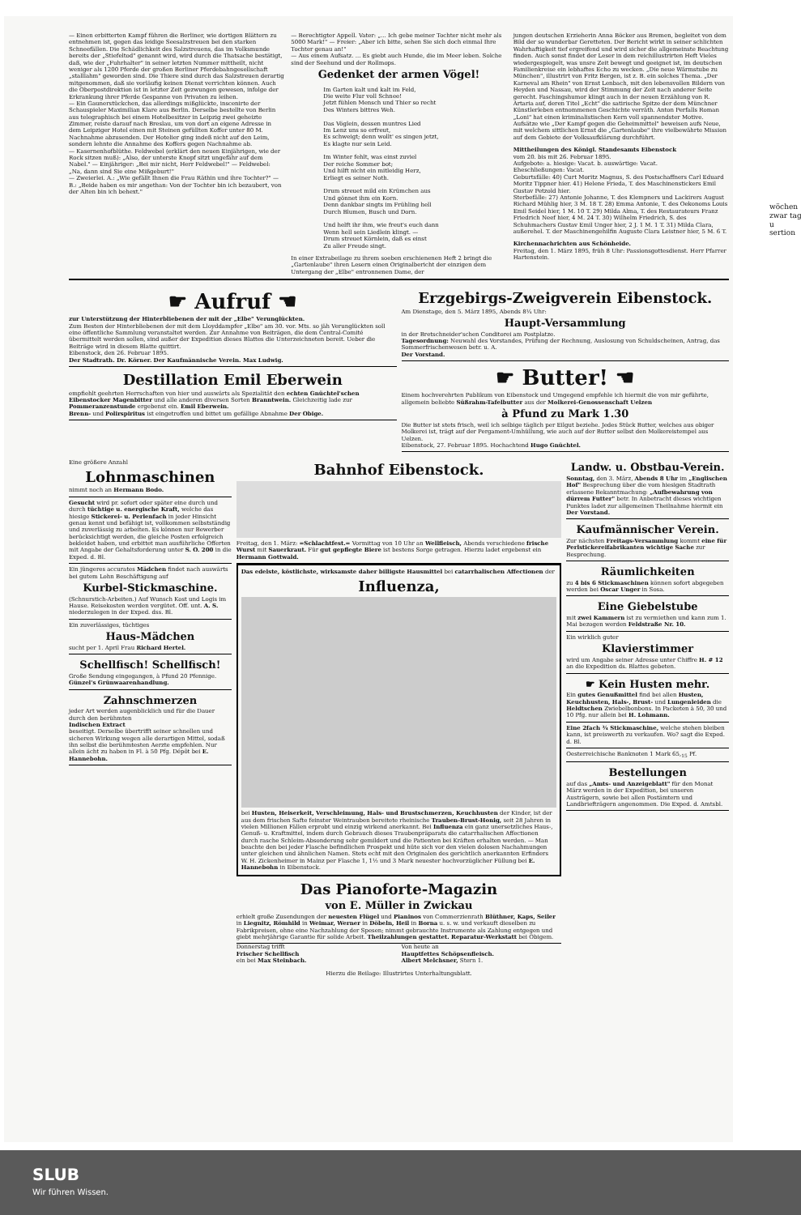— Einen erbitterten Kampf führen die Berliner, wie dortigen Blättern zu entnehmen ist, gegen das leidige Seesalzstreuen bei den starken Schneefällen. Die Schädlichkeit des Salzstreuens, das im Volksmunde bereits der „Stiefeltod" genannt wird, wird durch die Thatsache bestätigt, daß, wie der „Fuhrhalter" in seiner letzten Nummer mittheilt, nicht weniger als 1200 Pferde der großen Berliner Pferdebahngesellschaft „stalllahm" geworden sind. Die Thiere sind durch das Salzstreuen derartig mitgenommen, daß sie vorläufig keinen Dienst verrichten können. Auch die Oberpostdirektion ist in letzter Zeit gezwungen gewesen, infolge der Erkrankung ihrer Pferde Gespanne von Privaten zu leihen.
— Ein Gaunerstückchen, das allerdings mißglückte, inscenirte der Schauspieler Maximilian Klare aus Berlin. Derselbe bestellte von Berlin aus telegraphisch bei einem Hotelbesitzer in Leipzig zwei geheizte Zimmer, reiste darauf nach Breslau, um von dort an eigene Adresse in dem Leipziger Hotel einen mit Steinen gefüllten Koffer unter 80 M. Nachnahme abzusenden. Der Hotelier ging indeß nicht auf den Leim, sondern lehnte die Annahme des Koffers gegen Nachnahme ab.
— Kasernenhofblüthe. Feldwebel (erklärt den neuen Einjährigen, wie der Rock sitzen muß): „Also, der unterste Knopf sitzt ungefähr auf dem Nabel." — Einjähriger: „Bei mir nicht, Herr Feldwebel!" — Feldwebel: „Na, dann sind Sie eine Mißgeburt!"
— Zweierlei. A.: „Wie gefällt Ihnen die Frau Räthin und ihre Tochter?" — B.: „Beide haben es mir angethan: Von der Tochter bin ich bezaubert, von der Alten bin ich behext."
— Berechtigter Appell. Vater: „... Ich gebe meiner Tochter nicht mehr als 5000 Mark!" — Freier: „Aber ich bitte, sehen Sie sich doch einmal Ihre Tochter genau an!"
— Aus einem Aufsatz. ... Es giebt auch Hunde, die im Meer leben. Solche sind der Seehund und der Rollmops.
Gedenket der armen Vögel!
Im Garten kalt und kalt im Feld,
Die weite Flur voll Schnee!
Jetzt fühlen Mensch und Thier so recht
Des Winters bittres Weh.
Das Vöglein, dessen muntres Lied
Im Lenz uns so erfreut,
Es schweigt; denn wollt' es singen jetzt,
Es klagte nur sein Leid.
Im Winter fehlt, was einst zuviel
Der reiche Sommer bot;
Und hilft nicht ein mitleidig Herz,
Erliegt es seiner Noth.
Drum streuet mild ein Krümchen aus
Und gönnet ihm ein Korn.
Denn dankbar singts im Frühling hell
Durch Blumen, Busch und Dorn.
Und helft ihr ihm, wie freut's euch dann
Wenn hell sein Liedlein klingt. —
Drum streuet Körnlein, daß es einst
Zu aller Freude singt.
In einer Extrabeilage zu ihrem soeben erschienenen Heft 2 bringt die „Gartenlaube" ihren Lesern einen Originalbericht der einzigen dem Untergang der „Elbe" entronnenen Dame, der
jungen deutschen Erzieherin Anna Böcker aus Bremen, begleitet von dem Bild der so wunderbar Geretteten. Der Bericht wirkt in seiner schlichten Wahrhaftigkeit tief ergreifend und wird sicher die allgemeinste Beachtung finden. Auch sonst findet der Leser in dem reichillustrirten Heft Vieles wiedergespiegelt, was unsre Zeit bewegt und geeignet ist, im deutschen Familienkreise ein lebhaftes Echo zu wecken. „Die neue Wärmstube zu München", illustrirt von Fritz Bergen, ist z. B. ein solches Thema. „Der Karneval am Rhein" von Ernst Lenbach, mit den lebensvollen Bildern von Heyden und Nassau, wird der Stimmung der Zeit nach anderer Seite gerecht. Faschingshumor klingt auch in der neuen Erzählung von R. Artaria auf, deren Titel „Echt" die satirische Spitze der dem Münchner Künstlerleben entnommenen Geschichte verräth. Anton Perfalls Roman „Loni" hat einen kriminalistischen Kern voll spannendster Motive. Aufsätze wie „Der Kampf gegen die Geheimmittel" beweisen aufs Neue, mit welchem sittlichen Ernst die „Gartenlaube" ihre vielbewährte Mission auf dem Gebiete der Volksaufklärung durchführt.
Mittheilungen des Königl. Standesamts Eibenstock
vom 20. bis mit 26. Februar 1895.
Aufgebote: a. hiesige: Vacat. b. auswärtige: Vacat.
Eheschließungen: Vacat.
Geburtsfälle: 40) Curt Moritz Magnus, S. des Postschaffners Carl Eduard Moritz Tippner hier. 41) Helene Frieda, T. des Maschinenstickers Emil Gustav Petzold hier.
Sterbefälle: 27) Antonie Johanne, T. des Klempners und Lackirers August Richard Mühlig hier, 3 M. 18 T. 28) Emma Antonie, T. des Oekonoms Louis Emil Seidel hier, 1 M. 10 T. 29) Milda Alma, T. des Restaurateurs Franz Friedrich Neef hier, 4 M. 24 T. 30) Wilhelm Friedrich, S. des Schuhmachers Gustav Emil Unger hier, 2 J. 1 M. 1 T. 31) Milda Clara, außerehel. T. der Maschinengehilfin Auguste Clara Leistner hier, 5 M. 6 T.
Kirchennachrichten aus Schönheide.
Freitag, den 1. März 1895, früh 8 Uhr: Passionsgottesdienst. Herr Pfarrer Hartenstein.
☛ Aufruf ☚
zur Unterstützung der Hinterbliebenen der mit der „Elbe" Verunglückten.
Zum Besten der Hinterbliebenen der mit dem Lloyddampfer „Elbe" am 30. vor. Mts. so jäh Verunglückten soll eine öffentliche Sammlung veranstaltet werden. Zur Annahme von Beiträgen, die dem Central-Comité übermittelt werden sollen, sind außer der Expedition dieses Blattes die Unterzeichneten bereit. Ueber die Beiträge wird in diesem Blatte quittirt.
Eibenstock, den 26. Februar 1895.
Der Stadtrath. Dr. Körner. Der Kaufmännische Verein. Max Ludwig.
Destillation Emil Eberwein
empfiehlt geehrten Herrschaften von hier und auswärts als Spezialität den echten Gnüchtel'schen Eibenstocker Magenbitter und alle anderen diversen Sorten Branntwein. Gleichzeitig lade zur Pommeranzenstunde ergebenst ein. Emil Eberwein.
Brenn- und Polirspiritus ist eingetroffen und bittet um gefällige Abnahme Der Obige.
Erzgebirgs-Zweigverein Eibenstock.
Am Dienstage, den 5. März 1895, Abends 8¼ Uhr:
Haupt-Versammlung
in der Bretschneider'schen Conditorei am Postplatze.
Tagesordnung: Neuwahl des Vorstandes, Prüfung der Rechnung, Auslosung von Schuldscheinen, Antrag, das Sommerfrischenwesen betr. u. A.
Der Vorstand.
☛ Butter! ☚
Einem hochverehrten Publikum von Eibenstock und Umgegend empfehle ich hiermit die von mir geführte, allgemein beliebte Süßrahm-Tafelbutter aus der Molkerei-Genossenschaft Uelzen
à Pfund zu Mark 1.30
Die Butter ist stets frisch, weil ich selbige täglich per Eilgut beziehe. Jedes Stück Butter, welches aus obiger Molkerei ist, trägt auf der Pergament-Umhüllung, wie auch auf der Butter selbst den Molkereistempel aus Uelzen.
Eibenstock, 27. Februar 1895. Hochachtend Hugo Gnüchtel.
Eine größere Anzahl
Lohnmaschinen
nimmt noch an Hermann Bodo.
Gesucht wird pr. sofort oder später eine durch und durch tüchtige u. energische Kraft, welche das hiesige Stickerei- u. Perlenfach in jeder Hinsicht genau kennt und befähigt ist, vollkommen selbstständig und zuverlässig zu arbeiten. Es können nur Bewerber berücksichtigt werden, die gleiche Posten erfolgreich bekleidet haben, und erbittet man ausführliche Offerten mit Angabe der Gehaltsforderung unter S. O. 200 in die Exped. d. Bl.
Ein jüngeres accurates Mädchen findet nach auswärts bei gutem Lohn Beschäftigung auf
Kurbel-Stickmaschine.
(Schnurstich-Arbeiten.) Auf Wunsch Kost und Logis im Hause. Reisekosten werden vergütet. Off. unt. A. S. niederzulegen in der Exped. dss. Bl.
Ein zuverlässiges, tüchtiges
Haus-Mädchen
sucht per 1. April Frau Richard Hertel.
Schellfisch! Schellfisch!
Große Sendung eingegangen, à Pfund 20 Pfennige. Günzel's Grünwaarenhandlung.
Zahnschmerzen
jeder Art werden augenblicklich und für die Dauer durch den berühmten
Indischen Extract
beseitigt. Derselbe übertrifft seiner schnellen und sicheren Wirkung wegen alle derartigen Mittel, sodaß ihn selbst die berühmtesten Aerzte empfehlen. Nur allein ächt zu haben in Fl. à 50 Pfg. Dépôt bei E. Hannebohn.
Bahnhof Eibenstock.
Freitag, den 1. März: =Schlachtfest.= Vormittag von 10 Uhr an Wellfleisch, Abends verschiedene frische Wurst mit Sauerkraut. Für gut gepflegte Biere ist bestens Sorge getragen. Hierzu ladet ergebenst ein Hermann Gottwald.
Das edelste, köstlichste, wirksamste daher billigste Hausmittel bei catarrhalischen Affectionen der
Influenza,
bei Husten, Heiserkeit, Verschleimung, Hals- und Brustschmerzen, Keuchhusten der Kinder, ist der aus dem frischen Safte feinster Weintrauben bereitete rheinische Trauben-Brust-Honig, seit 28 Jahren in vielen Millionen Fällen erprobt und einzig wirkend anerkannt. Bei Influenza ein ganz unersetzliches Haus-, Genuß- u. Kraftmittel, indem durch Gebrauch dieses Traubenpräparats die catarrhalischen Affectionen durch rasche Schleim-Absonderung sehr gemildert und die Patienten bei Kräften erhalten werden. — Man beachte den bei jeder Flasche befindlichen Prospekt und hüte sich vor den vielen dolosen Nachahmungen unter gleichen und ähnlichen Namen. Stets echt mit den Originalen des gerichtlich anerkannten Erfinders W. H. Zickenheimer in Mainz per Flasche 1, 1½ und 3 Mark neuester hochvorzüglicher Füllung bei E. Hannebohn in Eibenstock.
Das Pianoforte-Magazin
von E. Müller in Zwickau
erhielt große Zusendungen der neuesten Flügel und Pianinos von Commerzienrath Blüthner, Kaps, Seiler in Liegnitz, Römhild in Weimar, Werner in Döbeln, Heil in Borna u. s. w. und verkauft dieselben zu Fabrikpreisen, ohne eine Nachzahlung der Spesen; nimmt gebrauchte Instrumente als Zahlung entgegen und giebt mehrjährige Garantie für solide Arbeit. Theilzahlungen gestattet. Reparatur-Werkstatt bei Obigem.
Donnerstag trifft
Frischer Schellfisch
ein bei Max Steinbach.
Von heute an
Hauptfettes Schöpsenfleisch.
Albert Melchsner, Stern 1.
Landw. u. Obstbau-Verein.
Sonntag, den 3. März, Abends 8 Uhr im „Englischen Hof" Besprechung über die vom hiesigen Stadtrath erlassene Bekanntmachung: „Aufbewahrung von dürrem Futter" betr. In Anbetracht dieses wichtigen Punktes ladet zur allgemeinen Theilnahme hiermit ein Der Vorstand.
Kaufmännischer Verein.
Zur nächsten Freitags-Versammlung kommt eine für Perlstickereifabrikanten wichtige Sache zur Besprechung.
Räumlichkeiten
zu 4 bis 6 Stickmaschinen können sofort abgegeben werden bei Oscar Unger in Sosa.
Eine Giebelstube
mit zwei Kammern ist zu vermiethen und kann zum 1. Mai bezogen werden Feldstraße Nr. 10.
Ein wirklich guter
Klavierstimmer
wird um Angabe seiner Adresse unter Chiffre H. # 12 an die Expedition ds. Blattes gebeten.
☛ Kein Husten mehr.
Ein gutes Genußmittel find bei allen Husten, Keuchhusten, Hals-, Brust- und Lungenleiden die Heldtschen Zwiebelbonbons. In Packeten à 50, 30 und 10 Pfg. nur allein bei H. Lohmann.
Eine 2fach ¾ Stickmaschine, welche stehen bleiben kann, ist preiswerth zu verkaufen. Wo? sagt die Exped. d. Bl.
Oesterreichische Banknoten 1 Mark 65,<sub>15</sub> Pf.
Bestellungen
auf das „Amts- und Anzeigeblatt" für den Monat März werden in der Expedition, bei unseren Austrägern, sowie bei allen Postämtern und Landbriefträgern angenommen. Die Exped. d. Amtsbl.
Hierzu die Beilage: Illustrirtes Unterhaltungsblatt.
wöchen zwar tag u sertion
SLUB
Wir führen Wissen.